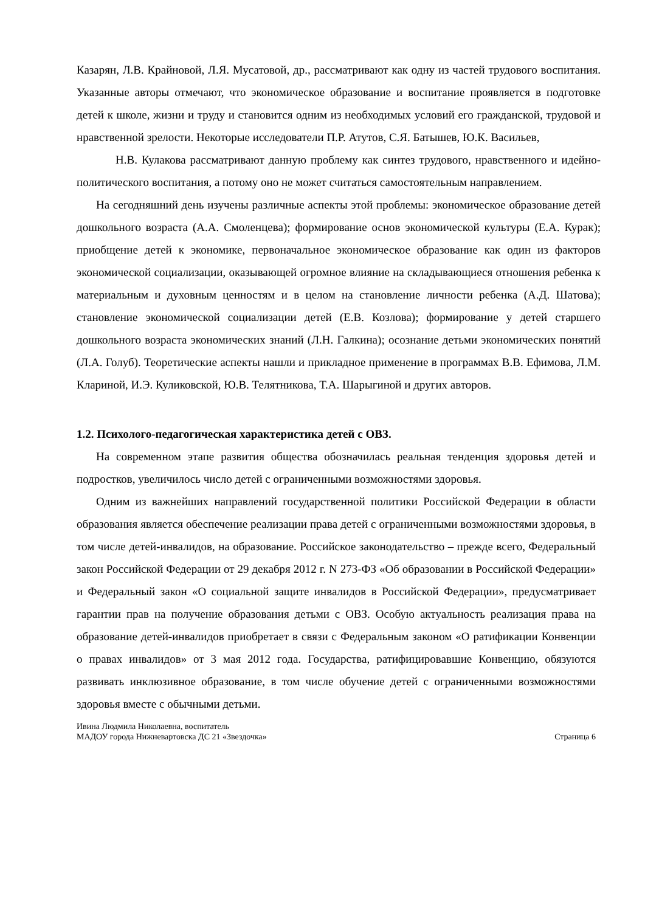Казарян, Л.В. Крайновой, Л.Я. Мусатовой, др., рассматривают как одну из частей трудового воспитания. Указанные авторы отмечают, что экономическое образование и воспитание проявляется в подготовке детей к школе, жизни и труду и становится одним из необходимых условий его гражданской, трудовой и нравственной зрелости. Некоторые исследователи П.Р. Атутов, С.Я. Батышев, Ю.К. Васильев,
Н.В. Кулакова рассматривают данную проблему как синтез трудового, нравственного и идейно-политического воспитания, а потому оно не может считаться самостоятельным направлением.
На сегодняшний день изучены различные аспекты этой проблемы: экономическое образование детей дошкольного возраста (А.А. Смоленцева); формирование основ экономической культуры (Е.А. Курак); приобщение детей к экономике, первоначальное экономическое образование как один из факторов экономической социализации, оказывающей огромное влияние на складывающиеся отношения ребенка к материальным и духовным ценностям и в целом на становление личности ребенка (А.Д. Шатова); становление экономической социализации детей (Е.В. Козлова); формирование у детей старшего дошкольного возраста экономических знаний (Л.Н. Галкина); осознание детьми экономических понятий (Л.А. Голуб). Теоретические аспекты нашли и прикладное применение в программах В.В. Ефимова, Л.М. Клариной, И.Э. Куликовской, Ю.В. Телятникова, Т.А. Шарыгиной и других авторов.
1.2. Психолого-педагогическая характеристика детей с ОВЗ.
На современном этапе развития общества обозначилась реальная тенденция здоровья детей и подростков, увеличилось число детей с ограниченными возможностями здоровья.
Одним из важнейших направлений государственной политики Российской Федерации в области образования является обеспечение реализации права детей с ограниченными возможностями здоровья, в том числе детей-инвалидов, на образование. Российское законодательство – прежде всего, Федеральный закон Российской Федерации от 29 декабря 2012 г. N 273-ФЗ «Об образовании в Российской Федерации» и Федеральный закон «О социальной защите инвалидов в Российской Федерации», предусматривает гарантии прав на получение образования детьми с ОВЗ. Особую актуальность реализация права на образование детей-инвалидов приобретает в связи с Федеральным законом «О ратификации Конвенции о правах инвалидов» от 3 мая 2012 года. Государства, ратифицировавшие Конвенцию, обязуются развивать инклюзивное образование, в том числе обучение детей с ограниченными возможностями здоровья вместе с обычными детьми.
Ивина Людмила Николаевна, воспитатель
МАДОУ города Нижневартовска ДС 21 «Звездочка» Страница 6